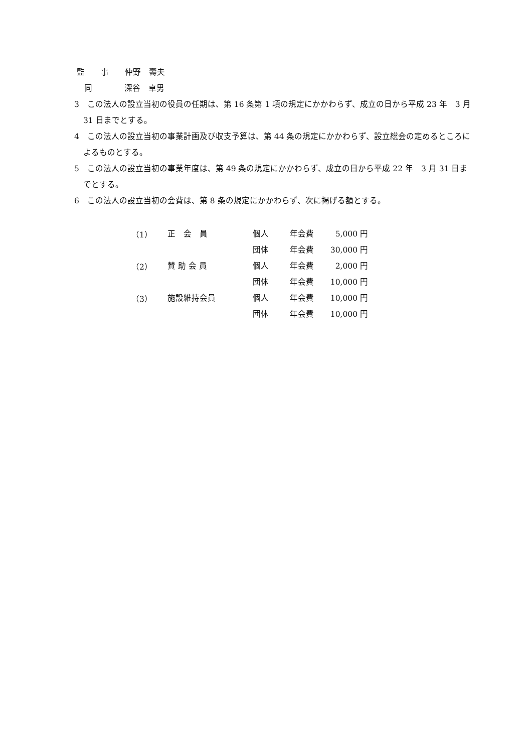監　　事　　仲野　壽夫
同　　　　深谷　卓男
3　この法人の設立当初の役員の任期は、第 16 条第 1 項の規定にかかわらず、成立の日から平成 23 年　3 月 31 日までとする。
4　この法人の設立当初の事業計画及び収支予算は、第 44 条の規定にかかわらず、設立総会の定めるところによるものとする。
5　この法人の設立当初の事業年度は、第 49 条の規定にかかわらず、成立の日から平成 22 年　3 月 31 日までとする。
6　この法人の設立当初の会費は、第 8 条の規定にかかわらず、次に掲げる額とする。
| （1） | 正 会 員 | 個人 | 年会費 | 5,000 円 |
| | | 団体 | 年会費 | 30,000 円 |
| （2） | 賛 助 会 員 | 個人 | 年会費 | 2,000 円 |
| | | 団体 | 年会費 | 10,000 円 |
| （3） | 施設維持会員 | 個人 | 年会費 | 10,000 円 |
| | | 団体 | 年会費 | 10,000 円 |